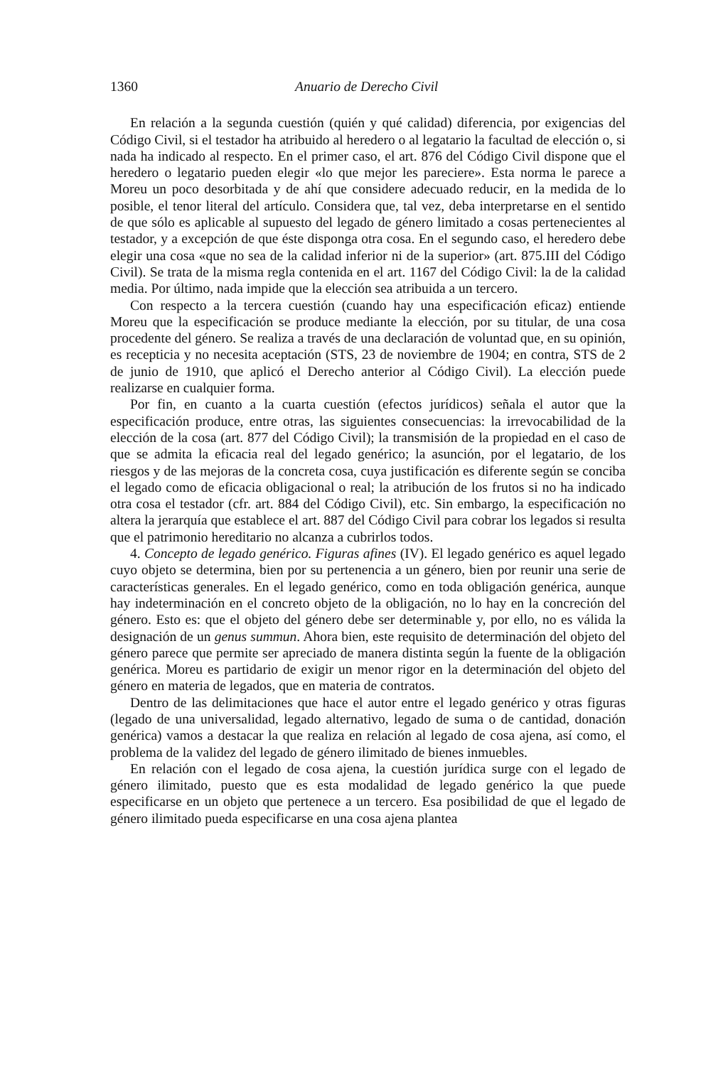1360 Anuario de Derecho Civil
En relación a la segunda cuestión (quién y qué calidad) diferencia, por exigencias del Código Civil, si el testador ha atribuido al heredero o al legatario la facultad de elección o, si nada ha indicado al respecto. En el primer caso, el art. 876 del Código Civil dispone que el heredero o legatario pueden elegir «lo que mejor les pareciere». Esta norma le parece a Moreu un poco desorbitada y de ahí que considere adecuado reducir, en la medida de lo posible, el tenor literal del artículo. Considera que, tal vez, deba interpretarse en el sentido de que sólo es aplicable al supuesto del legado de género limitado a cosas pertenecientes al testador, y a excepción de que éste disponga otra cosa. En el segundo caso, el heredero debe elegir una cosa «que no sea de la calidad inferior ni de la superior» (art. 875.III del Código Civil). Se trata de la misma regla contenida en el art. 1167 del Código Civil: la de la calidad media. Por último, nada impide que la elección sea atribuida a un tercero.
Con respecto a la tercera cuestión (cuando hay una especificación eficaz) entiende Moreu que la especificación se produce mediante la elección, por su titular, de una cosa procedente del género. Se realiza a través de una declaración de voluntad que, en su opinión, es recepticia y no necesita aceptación (STS, 23 de noviembre de 1904; en contra, STS de 2 de junio de 1910, que aplicó el Derecho anterior al Código Civil). La elección puede realizarse en cualquier forma.
Por fin, en cuanto a la cuarta cuestión (efectos jurídicos) señala el autor que la especificación produce, entre otras, las siguientes consecuencias: la irrevocabilidad de la elección de la cosa (art. 877 del Código Civil); la transmisión de la propiedad en el caso de que se admita la eficacia real del legado genérico; la asunción, por el legatario, de los riesgos y de las mejoras de la concreta cosa, cuya justificación es diferente según se conciba el legado como de eficacia obligacional o real; la atribución de los frutos si no ha indicado otra cosa el testador (cfr. art. 884 del Código Civil), etc. Sin embargo, la especificación no altera la jerarquía que establece el art. 887 del Código Civil para cobrar los legados si resulta que el patrimonio hereditario no alcanza a cubrirlos todos.
4. Concepto de legado genérico. Figuras afines (IV). El legado genérico es aquel legado cuyo objeto se determina, bien por su pertenencia a un género, bien por reunir una serie de características generales. En el legado genérico, como en toda obligación genérica, aunque hay indeterminación en el concreto objeto de la obligación, no lo hay en la concreción del género. Esto es: que el objeto del género debe ser determinable y, por ello, no es válida la designación de un genus summun. Ahora bien, este requisito de determinación del objeto del género parece que permite ser apreciado de manera distinta según la fuente de la obligación genérica. Moreu es partidario de exigir un menor rigor en la determinación del objeto del género en materia de legados, que en materia de contratos.
Dentro de las delimitaciones que hace el autor entre el legado genérico y otras figuras (legado de una universalidad, legado alternativo, legado de suma o de cantidad, donación genérica) vamos a destacar la que realiza en relación al legado de cosa ajena, así como, el problema de la validez del legado de género ilimitado de bienes inmuebles.
En relación con el legado de cosa ajena, la cuestión jurídica surge con el legado de género ilimitado, puesto que es esta modalidad de legado genérico la que puede especificarse en un objeto que pertenece a un tercero. Esa posibilidad de que el legado de género ilimitado pueda especificarse en una cosa ajena plantea